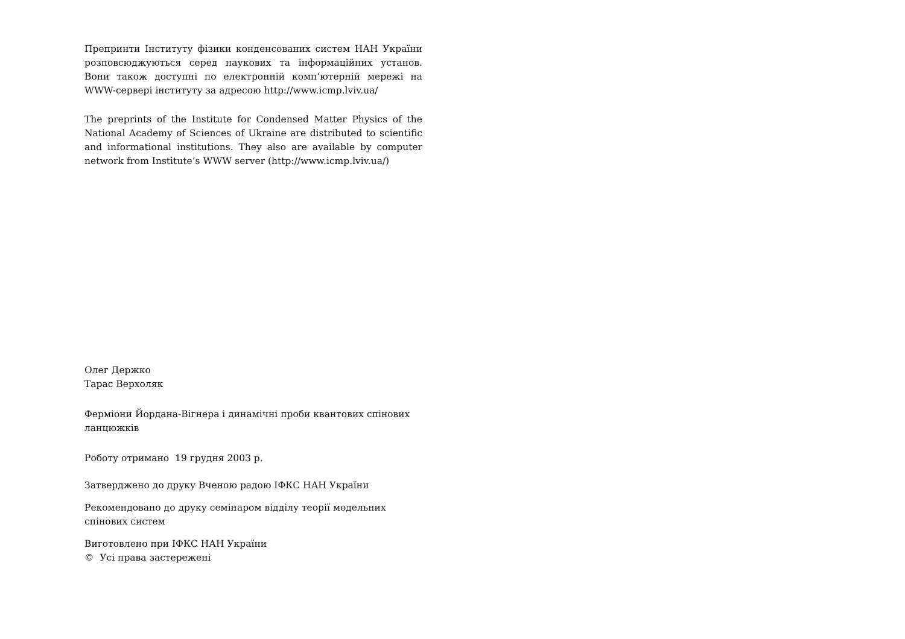Препринти Інституту фізики конденсованих систем НАН України розповсюджуються серед наукових та інформаційних установ. Вони також доступні по електронній комп’ютерній мережі на WWW-сервері інституту за адресою http://www.icmp.lviv.ua/
The preprints of the Institute for Condensed Matter Physics of the National Academy of Sciences of Ukraine are distributed to scientific and informational institutions. They also are available by computer network from Institute’s WWW server (http://www.icmp.lviv.ua/)
Олег Держко
Тарас Верхоляк
Ферміони Йордана-Вігнера і динамічні проби квантових спінових ланцюжків
Роботу отримано 19 грудня 2003 р.
Затверджено до друку Вченою радою ІФКС НАН України
Рекомендовано до друку семінаром відділу теорії модельних спінових систем
Виготовлено при ІФКС НАН України
© Усі права застережені